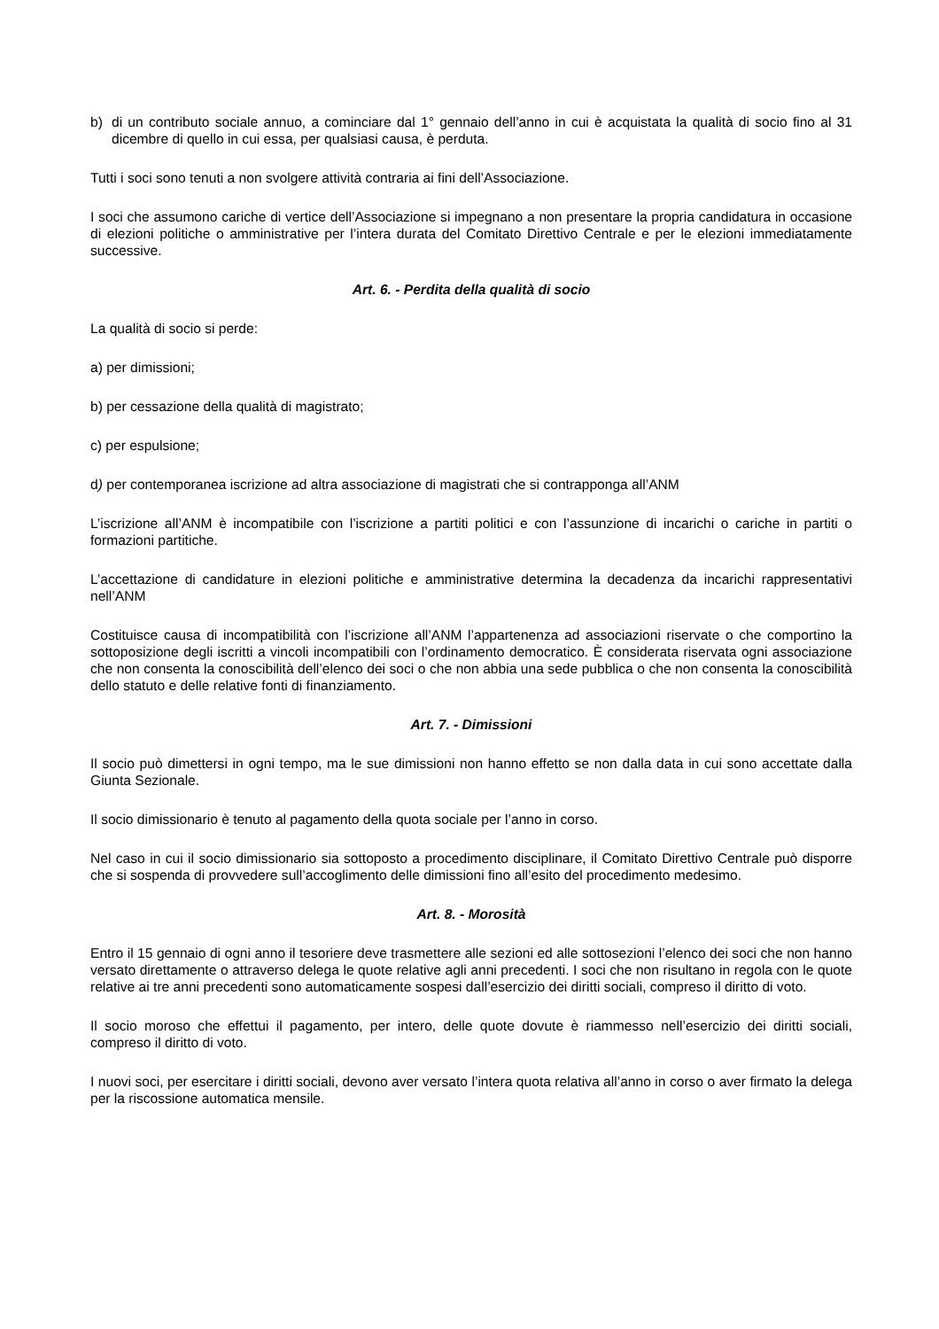b) di un contributo sociale annuo, a cominciare dal 1° gennaio dell’anno in cui è acquistata la qualità di socio fino al 31 dicembre di quello in cui essa, per qualsiasi causa, è perduta.
Tutti i soci sono tenuti a non svolgere attività contraria ai fini dell’Associazione.
I soci che assumono cariche di vertice dell’Associazione si impegnano a non presentare la propria candidatura in occasione di elezioni politiche o amministrative per l’intera durata del Comitato Direttivo Centrale e per le elezioni immediatamente successive.
Art. 6. - Perdita della qualità di socio
La qualità di socio si perde:
a) per dimissioni;
b) per cessazione della qualità di magistrato;
c) per espulsione;
d) per contemporanea iscrizione ad altra associazione di magistrati che si contrapponga all’ANM
L’iscrizione all’ANM è incompatibile con l’iscrizione a partiti politici e con l’assunzione di incarichi o cariche in partiti o formazioni partitiche.
L’accettazione di candidature in elezioni politiche e amministrative determina la decadenza da incarichi rappresentativi nell’ANM
Costituisce causa di incompatibilità con l’iscrizione all’ANM l’appartenenza ad associazioni riservate o che comportino la sottoposizione degli iscritti a vincoli incompatibili con l’ordinamento democratico. È considerata riservata ogni associazione che non consenta la conoscibilità dell’elenco dei soci o che non abbia una sede pubblica o che non consenta la conoscibilità dello statuto e delle relative fonti di finanziamento.
Art. 7. - Dimissioni
Il socio può dimettersi in ogni tempo, ma le sue dimissioni non hanno effetto se non dalla data in cui sono accettate dalla Giunta Sezionale.
Il socio dimissionario è tenuto al pagamento della quota sociale per l’anno in corso.
Nel caso in cui il socio dimissionario sia sottoposto a procedimento disciplinare, il Comitato Direttivo Centrale può disporre che si sospenda di provvedere sull’accoglimento delle dimissioni fino all’esito del procedimento medesimo.
Art. 8. - Morosità
Entro il 15 gennaio di ogni anno il tesoriere deve trasmettere alle sezioni ed alle sottosezioni l’elenco dei soci che non hanno versato direttamente o attraverso delega le quote relative agli anni precedenti. I soci che non risultano in regola con le quote relative ai tre anni precedenti sono automaticamente sospesi dall’esercizio dei diritti sociali, compreso il diritto di voto.
Il socio moroso che effettui il pagamento, per intero, delle quote dovute è riammesso nell’esercizio dei diritti sociali, compreso il diritto di voto.
I nuovi soci, per esercitare i diritti sociali, devono aver versato l’intera quota relativa all’anno in corso o aver firmato la delega per la riscossione automatica mensile.